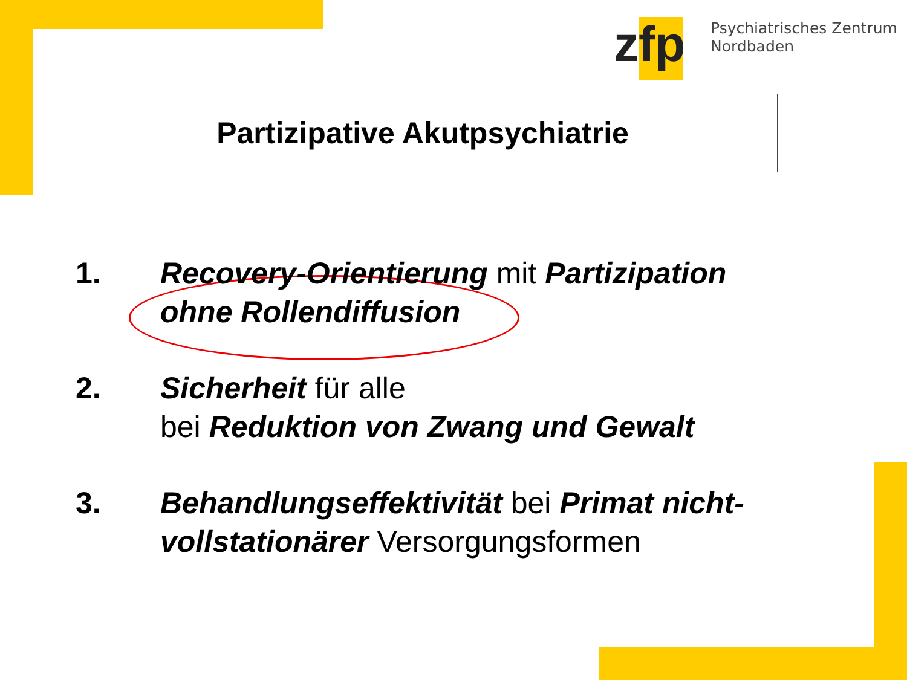zfp
Psychiatrisches Zentrum
Nordbaden
Partizipative Akutpsychiatrie
1. Recovery-Orientierung mit Partizipation ohne Rollendiffusion
2. Sicherheit für alle
bei Reduktion von Zwang und Gewalt
3. Behandlungseffektivität bei Primat nicht-vollstationärer Versorgungsformen